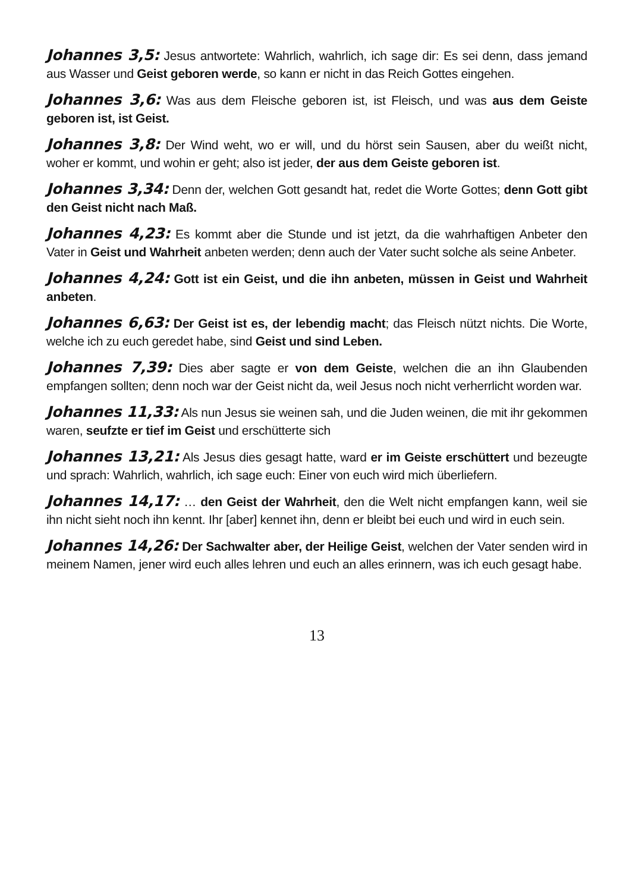Johannes 3,5: Jesus antwortete: Wahrlich, wahrlich, ich sage dir: Es sei denn, dass jemand aus Wasser und Geist geboren werde, so kann er nicht in das Reich Gottes eingehen.
Johannes 3,6: Was aus dem Fleische geboren ist, ist Fleisch, und was aus dem Geiste geboren ist, ist Geist.
Johannes 3,8: Der Wind weht, wo er will, und du hörst sein Sausen, aber du weißt nicht, woher er kommt, und wohin er geht; also ist jeder, der aus dem Geiste geboren ist.
Johannes 3,34: Denn der, welchen Gott gesandt hat, redet die Worte Gottes; denn Gott gibt den Geist nicht nach Maß.
Johannes 4,23: Es kommt aber die Stunde und ist jetzt, da die wahrhaftigen Anbeter den Vater in Geist und Wahrheit anbeten werden; denn auch der Vater sucht solche als seine Anbeter.
Johannes 4,24: Gott ist ein Geist, und die ihn anbeten, müssen in Geist und Wahrheit anbeten.
Johannes 6,63: Der Geist ist es, der lebendig macht; das Fleisch nützt nichts. Die Worte, welche ich zu euch geredet habe, sind Geist und sind Leben.
Johannes 7,39: Dies aber sagte er von dem Geiste, welchen die an ihn Glaubenden empfangen sollten; denn noch war der Geist nicht da, weil Jesus noch nicht verherrlicht worden war.
Johannes 11,33: Als nun Jesus sie weinen sah, und die Juden weinen, die mit ihr gekommen waren, seufzte er tief im Geist und erschütterte sich
Johannes 13,21: Als Jesus dies gesagt hatte, ward er im Geiste erschüttert und bezeugte und sprach: Wahrlich, wahrlich, ich sage euch: Einer von euch wird mich überliefern.
Johannes 14,17: … den Geist der Wahrheit, den die Welt nicht empfangen kann, weil sie ihn nicht sieht noch ihn kennt. Ihr [aber] kennet ihn, denn er bleibt bei euch und wird in euch sein.
Johannes 14,26: Der Sachwalter aber, der Heilige Geist, welchen der Vater senden wird in meinem Namen, jener wird euch alles lehren und euch an alles erinnern, was ich euch gesagt habe.
13